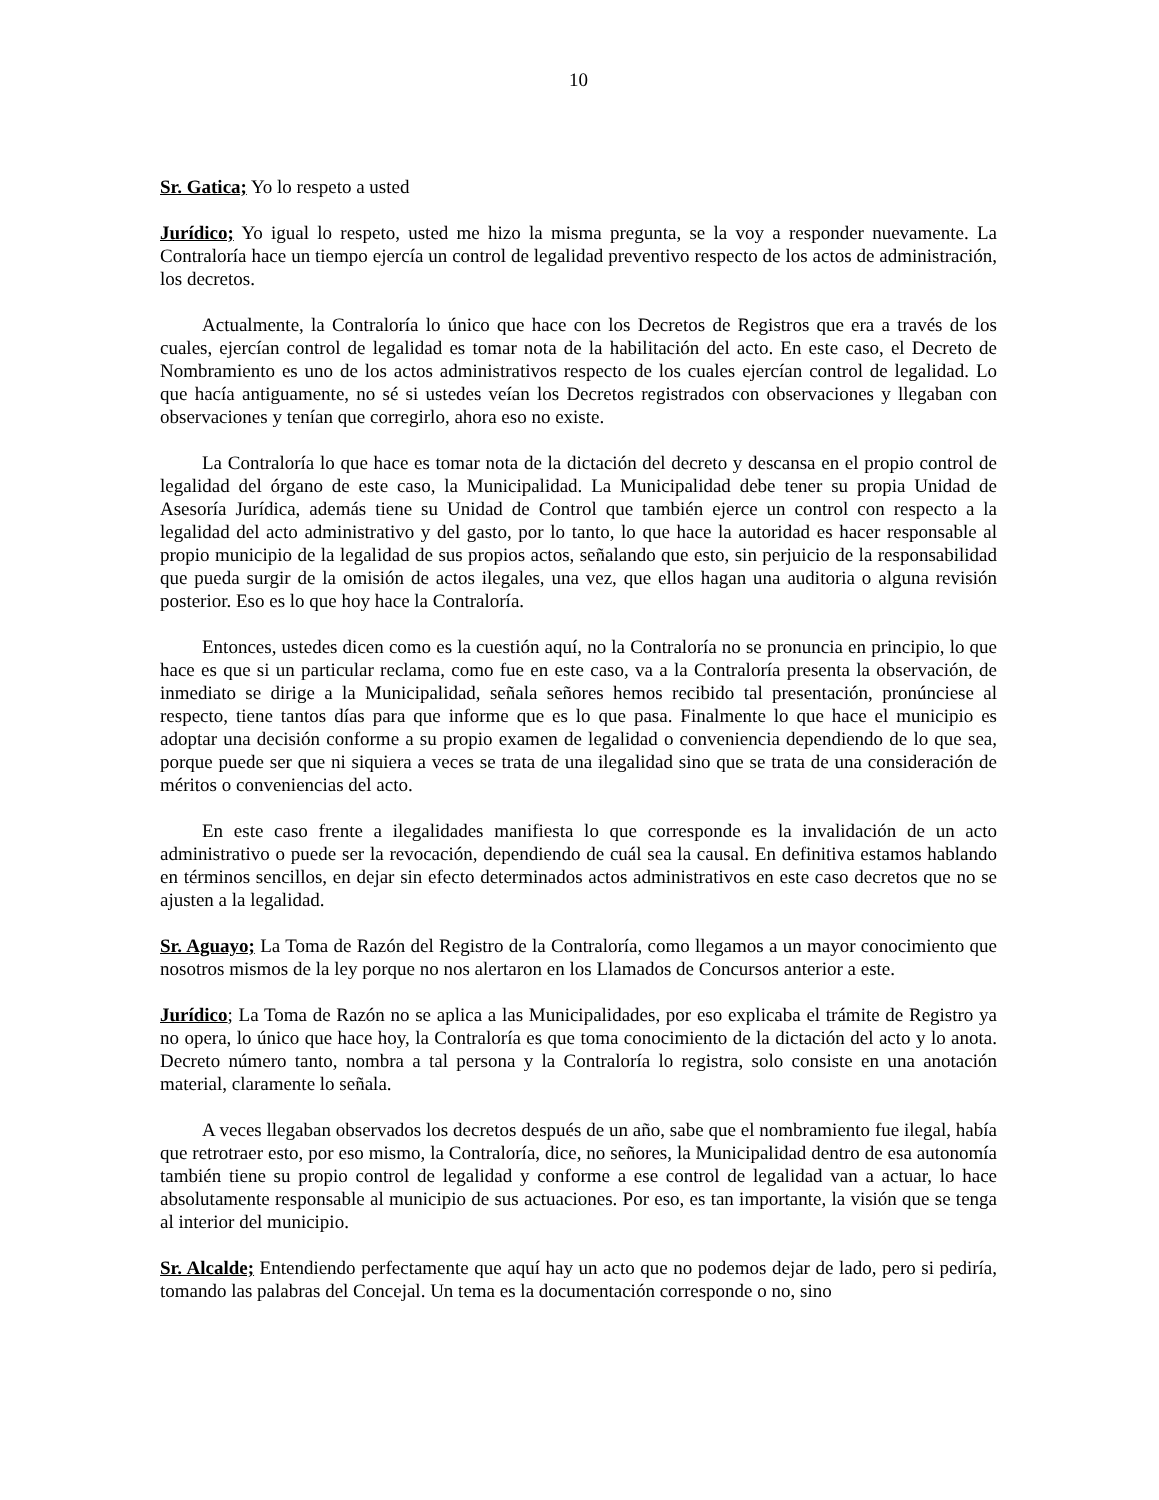10
Sr. Gatica; Yo lo respeto a usted
Jurídico; Yo igual lo respeto, usted me hizo la misma pregunta, se la voy a responder nuevamente. La Contraloría hace un tiempo ejercía un control de legalidad preventivo respecto de los actos de administración, los decretos.
Actualmente, la Contraloría lo único que hace con los Decretos de Registros que era a través de los cuales, ejercían control de legalidad es tomar nota de la habilitación del acto. En este caso, el Decreto de Nombramiento es uno de los actos administrativos respecto de los cuales ejercían control de legalidad. Lo que hacía antiguamente, no sé si ustedes veían los Decretos registrados con observaciones y llegaban con observaciones y tenían que corregirlo, ahora eso no existe.
La Contraloría lo que hace es tomar nota de la dictación del decreto y descansa en el propio control de legalidad del órgano de este caso, la Municipalidad. La Municipalidad debe tener su propia Unidad de Asesoría Jurídica, además tiene su Unidad de Control que también ejerce un control con respecto a la legalidad del acto administrativo y del gasto, por lo tanto, lo que hace la autoridad es hacer responsable al propio municipio de la legalidad de sus propios actos, señalando que esto, sin perjuicio de la responsabilidad que pueda surgir de la omisión de actos ilegales, una vez, que ellos hagan una auditoria o alguna revisión posterior. Eso es lo que hoy hace la Contraloría.
Entonces, ustedes dicen como es la cuestión aquí, no la Contraloría no se pronuncia en principio, lo que hace es que si un particular reclama, como fue en este caso, va a la Contraloría presenta la observación, de inmediato se dirige a la Municipalidad, señala señores hemos recibido tal presentación, pronúnciese al respecto, tiene tantos días para que informe que es lo que pasa. Finalmente lo que hace el municipio es adoptar una decisión conforme a su propio examen de legalidad o conveniencia dependiendo de lo que sea, porque puede ser que ni siquiera a veces se trata de una ilegalidad sino que se trata de una consideración de méritos o conveniencias del acto.
En este caso frente a ilegalidades manifiesta lo que corresponde es la invalidación de un acto administrativo o puede ser la revocación, dependiendo de cuál sea la causal. En definitiva estamos hablando en términos sencillos, en dejar sin efecto determinados actos administrativos en este caso decretos que no se ajusten a la legalidad.
Sr. Aguayo; La Toma de Razón del Registro de la Contraloría, como llegamos a un mayor conocimiento que nosotros mismos de la ley porque no nos alertaron en los Llamados de Concursos anterior a este.
Jurídico; La Toma de Razón no se aplica a las Municipalidades, por eso explicaba el trámite de Registro ya no opera, lo único que hace hoy, la Contraloría es que toma conocimiento de la dictación del acto y lo anota. Decreto número tanto, nombra a tal persona y la Contraloría lo registra, solo consiste en una anotación material, claramente lo señala.
A veces llegaban observados los decretos después de un año, sabe que el nombramiento fue ilegal, había que retrotraer esto, por eso mismo, la Contraloría, dice, no señores, la Municipalidad dentro de esa autonomía también tiene su propio control de legalidad y conforme a ese control de legalidad van a actuar, lo hace absolutamente responsable al municipio de sus actuaciones. Por eso, es tan importante, la visión que se tenga al interior del municipio.
Sr. Alcalde; Entendiendo perfectamente que aquí hay un acto que no podemos dejar de lado, pero si pediría, tomando las palabras del Concejal. Un tema es la documentación corresponde o no, sino